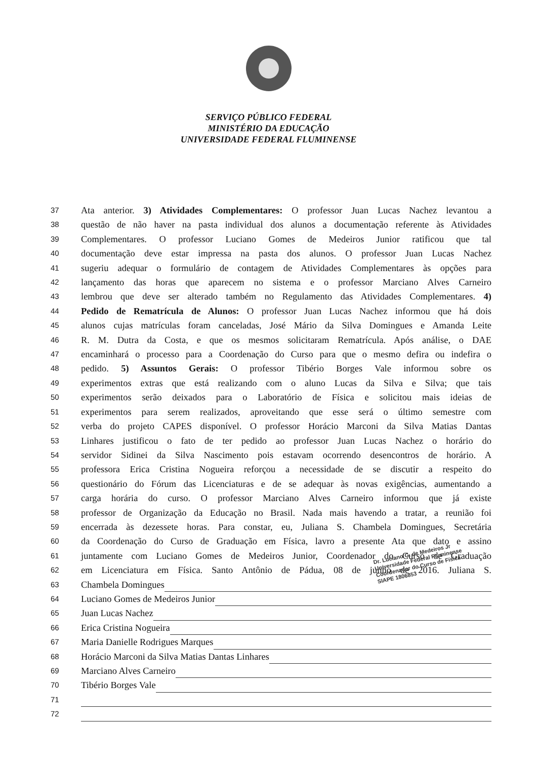SERVIÇO PÚBLICO FEDERAL
MINISTÉRIO DA EDUCAÇÃO
UNIVERSIDADE FEDERAL FLUMINENSE
37 Ata anterior. 3) Atividades Complementares: O professor Juan Lucas Nachez levantou a
38 questão de não haver na pasta individual dos alunos a documentação referente às Atividades
39 Complementares. O professor Luciano Gomes de Medeiros Junior ratificou que tal
40 documentação deve estar impressa na pasta dos alunos. O professor Juan Lucas Nachez
41 sugeriu adequar o formulário de contagem de Atividades Complementares às opções para
42 lançamento das horas que aparecem no sistema e o professor Marciano Alves Carneiro
43 lembrou que deve ser alterado também no Regulamento das Atividades Complementares. 4)
44 Pedido de Rematrícula de Alunos: O professor Juan Lucas Nachez informou que há dois
45 alunos cujas matrículas foram canceladas, José Mário da Silva Domingues e Amanda Leite
46 R. M. Dutra da Costa, e que os mesmos solicitaram Rematrícula. Após análise, o DAE
47 encaminhará o processo para a Coordenação do Curso para que o mesmo defira ou indefira o
48 pedido. 5) Assuntos Gerais: O professor Tibério Borges Vale informou sobre os
49 experimentos extras que está realizando com o aluno Lucas da Silva e Silva; que tais
50 experimentos serão deixados para o Laboratório de Física e solicitou mais ideias de
51 experimentos para serem realizados, aproveitando que esse será o último semestre com
52 verba do projeto CAPES disponível. O professor Horácio Marconi da Silva Matias Dantas
53 Linhares justificou o fato de ter pedido ao professor Juan Lucas Nachez o horário do
54 servidor Sidinei da Silva Nascimento pois estavam ocorrendo desencontros de horário. A
55 professora Erica Cristina Nogueira reforçou a necessidade de se discutir a respeito do
56 questionário do Fórum das Licenciaturas e de se adequar às novas exigências, aumentando a
57 carga horária do curso. O professor Marciano Alves Carneiro informou que já existe
58 professor de Organização da Educação no Brasil. Nada mais havendo a tratar, a reunião foi
59 encerrada às dezessete horas. Para constar, eu, Juliana S. Chambela Domingues, Secretária
60 da Coordenação do Curso de Graduação em Física, lavro a presente Ata que dato e assino
61 juntamente com Luciano Gomes de Medeiros Junior, Coordenador do Curso de Graduação
62 em Licenciatura em Física. Santo Antônio de Pádua, 08 de junho de 2016. Juliana S.
63 Chambela Domingues
64 Luciano Gomes de Medeiros Junior
65 Juan Lucas Nachez
66 Erica Cristina Nogueira
67 Maria Danielle Rodrigues Marques
68 Horácio Marconi da Silva Matias Dantas Linhares
69 Marciano Alves Carneiro
70 Tibério Borges Vale
71
72
Dr. Luciano G. de Medeiros Jr
Universidade Federal Fluminense
Coordenador do Curso de Física
SIAPE 1806853